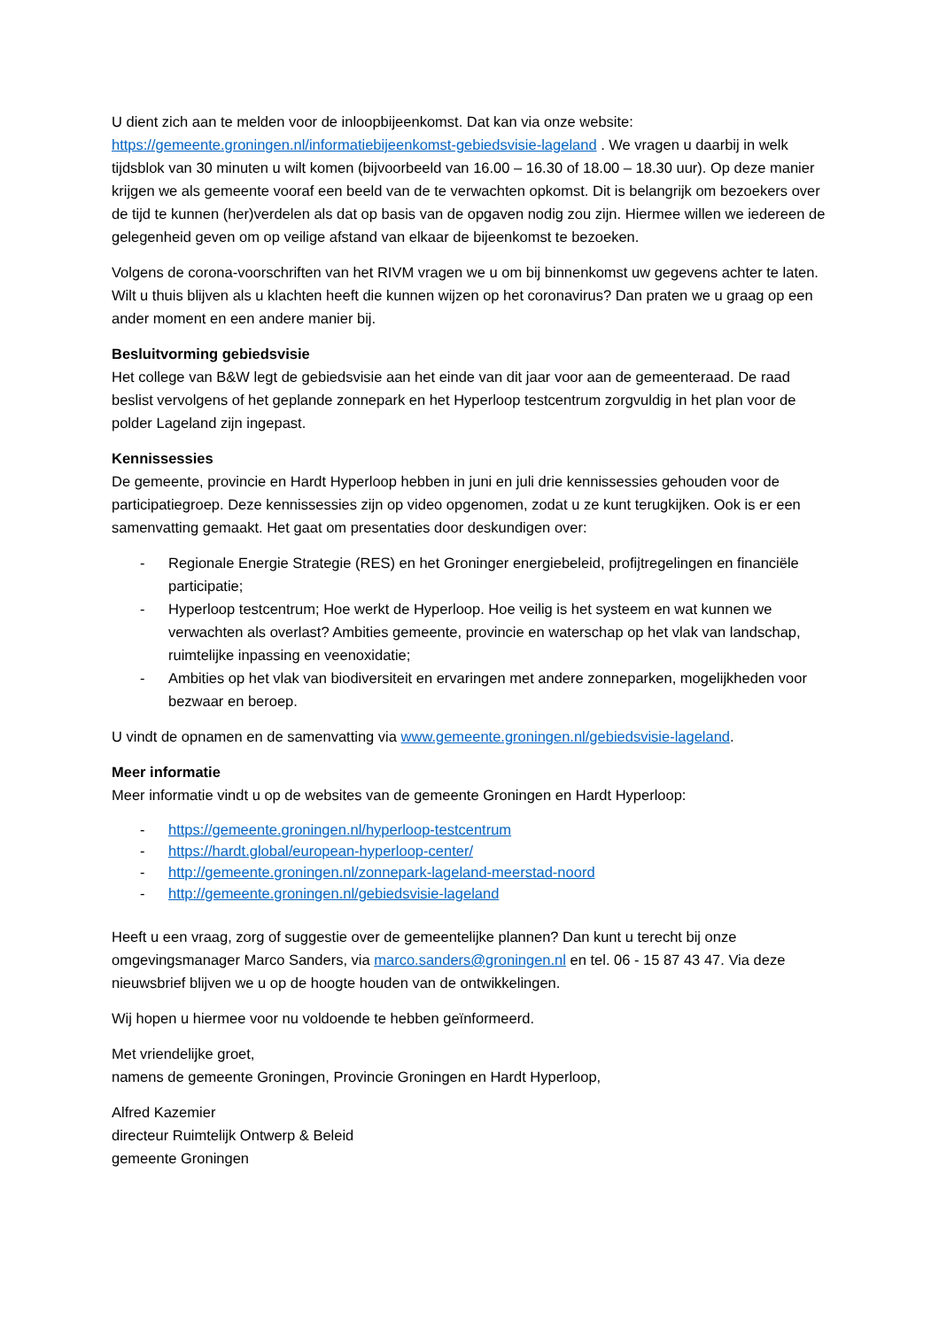U dient zich aan te melden voor de inloopbijeenkomst. Dat kan via onze website: https://gemeente.groningen.nl/informatiebijeenkomst-gebiedsvisie-lageland . We vragen u daarbij in welk tijdsblok van 30 minuten u wilt komen (bijvoorbeeld van 16.00 – 16.30 of 18.00 – 18.30 uur). Op deze manier krijgen we als gemeente vooraf een beeld van de te verwachten opkomst. Dit is belangrijk om bezoekers over de tijd te kunnen (her)verdelen als dat op basis van de opgaven nodig zou zijn. Hiermee willen we iedereen de gelegenheid geven om op veilige afstand van elkaar de bijeenkomst te bezoeken.
Volgens de corona-voorschriften van het RIVM vragen we u om bij binnenkomst uw gegevens achter te laten. Wilt u thuis blijven als u klachten heeft die kunnen wijzen op het coronavirus? Dan praten we u graag op een ander moment en een andere manier bij.
Besluitvorming gebiedsvisie
Het college van B&W legt de gebiedsvisie aan het einde van dit jaar voor aan de gemeenteraad. De raad beslist vervolgens of het geplande zonnepark en het Hyperloop testcentrum zorgvuldig in het plan voor de polder Lageland zijn ingepast.
Kennissessies
De gemeente, provincie en Hardt Hyperloop hebben in juni en juli drie kennissessies gehouden voor de participatiegroep. Deze kennissessies zijn op video opgenomen, zodat u ze kunt terugkijken. Ook is er een samenvatting gemaakt. Het gaat om presentaties door deskundigen over:
- Regionale Energie Strategie (RES) en het Groninger energiebeleid, profijtregelingen en financiële participatie;
- Hyperloop testcentrum; Hoe werkt de Hyperloop. Hoe veilig is het systeem en wat kunnen we verwachten als overlast? Ambities gemeente, provincie en waterschap op het vlak van landschap, ruimtelijke inpassing en veenoxidatie;
- Ambities op het vlak van biodiversiteit en ervaringen met andere zonneparken, mogelijkheden voor bezwaar en beroep.
U vindt de opnamen en de samenvatting via www.gemeente.groningen.nl/gebiedsvisie-lageland.
Meer informatie
Meer informatie vindt u op de websites van de gemeente Groningen en Hardt Hyperloop:
- https://gemeente.groningen.nl/hyperloop-testcentrum
- https://hardt.global/european-hyperloop-center/
- http://gemeente.groningen.nl/zonnepark-lageland-meerstad-noord
- http://gemeente.groningen.nl/gebiedsvisie-lageland
Heeft u een vraag, zorg of suggestie over de gemeentelijke plannen? Dan kunt u terecht bij onze omgevingsmanager Marco Sanders, via marco.sanders@groningen.nl en tel. 06 - 15 87 43 47. Via deze nieuwsbrief blijven we u op de hoogte houden van de ontwikkelingen.
Wij hopen u hiermee voor nu voldoende te hebben geïnformeerd.
Met vriendelijke groet,
namens de gemeente Groningen, Provincie Groningen en Hardt Hyperloop,
Alfred Kazemier
directeur Ruimtelijk Ontwerp & Beleid
gemeente Groningen